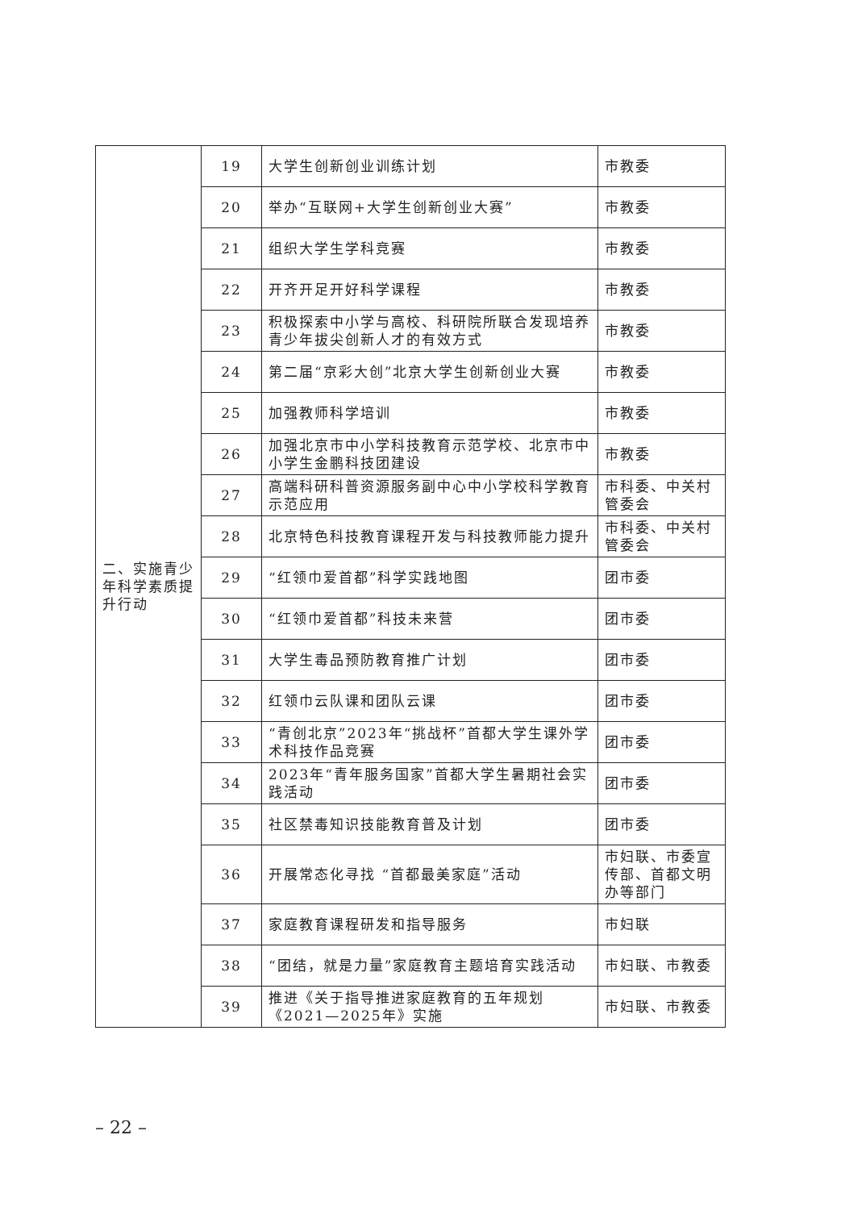| 二、实施青少年科学素质提升行动 | 19 | 大学生创新创业训练计划 | 市教委 |
| | 20 | 举办“互联网+大学生创新创业大赛” | 市教委 |
| | 21 | 组织大学生学科竞赛 | 市教委 |
| | 22 | 开齐开足开好科学课程 | 市教委 |
| | 23 | 积极探索中小学与高校、科研院所联合发现培养青少年拔尖创新人才的有效方式 | 市教委 |
| | 24 | 第二届“京彩大创”北京大学生创新创业大赛 | 市教委 |
| | 25 | 加强教师科学培训 | 市教委 |
| | 26 | 加强北京市中小学科技教育示范学校、北京市中小学生金鹏科技团建设 | 市教委 |
| | 27 | 高端科研科普资源服务副中心中小学校科学教育示范应用 | 市科委、中关村管委会 |
| | 28 | 北京特色科技教育课程开发与科技教师能力提升 | 市科委、中关村管委会 |
| | 29 | “红领巾爱首都”科学实践地图 | 团市委 |
| | 30 | “红领巾爱首都”科技未来营 | 团市委 |
| | 31 | 大学生毒品预防教育推广计划 | 团市委 |
| | 32 | 红领巾云队课和团队云课 | 团市委 |
| | 33 | “青创北京”2023年“挑战杯”首都大学生课外学术科技作品竞赛 | 团市委 |
| | 34 | 2023年“青年服务国家”首都大学生暑期社会实践活动 | 团市委 |
| | 35 | 社区禁毒知识技能教育普及计划 | 团市委 |
| | 36 | 开展常态化寻找 “首都最美家庭”活动 | 市妇联、市委宣传部、首都文明办等部门 |
| | 37 | 家庭教育课程研发和指导服务 | 市妇联 |
| | 38 | “团结，就是力量”家庭教育主题培育实践活动 | 市妇联、市教委 |
| | 39 | 推进《关于指导推进家庭教育的五年规划《2021—2025年》实施 | 市妇联、市教委 |
– 22 –